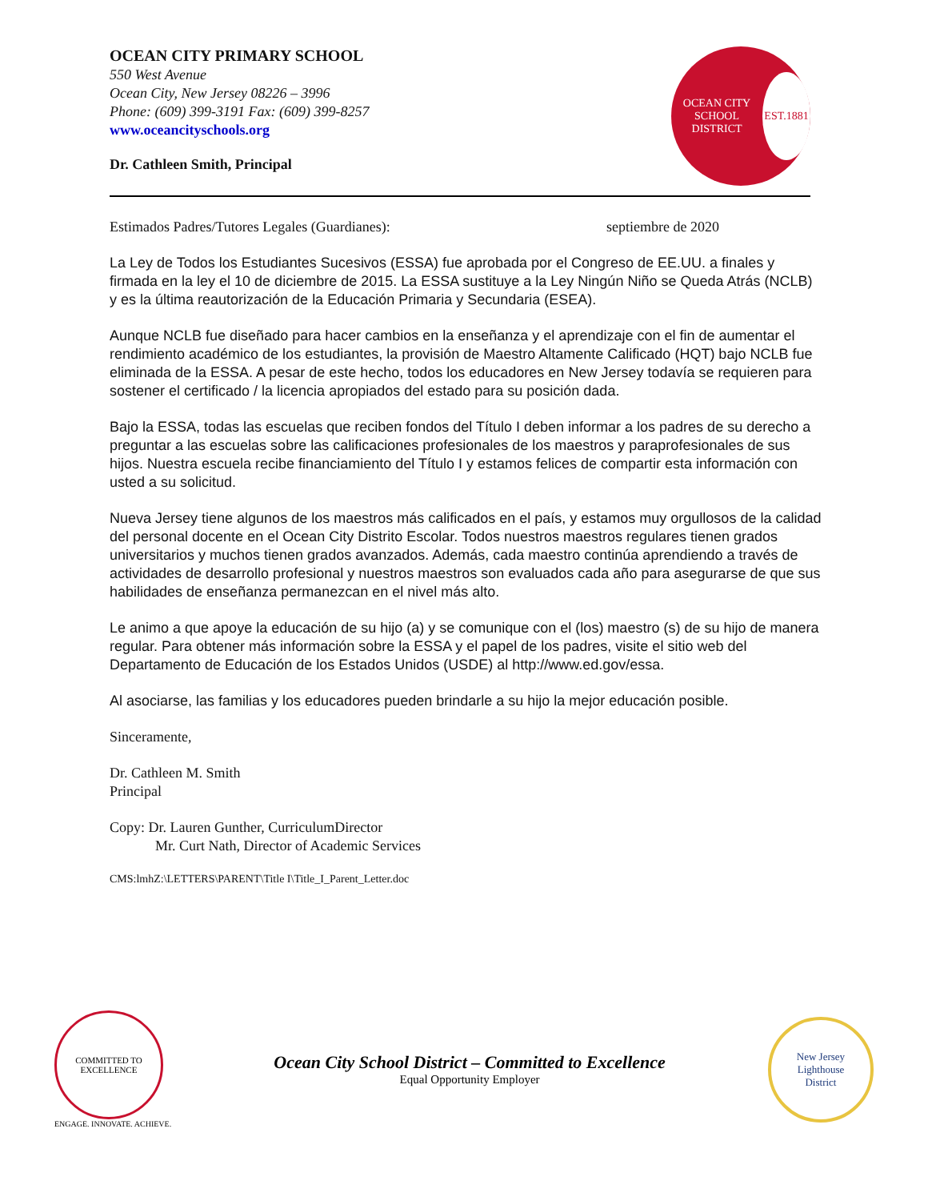OCEAN CITY PRIMARY SCHOOL
550 West Avenue
Ocean City, New Jersey 08226 – 3996
Phone: (609) 399-3191 Fax: (609) 399-8257
www.oceancityschools.org
Dr. Cathleen Smith, Principal
OCEAN CITY SCHOOL DISTRICT
EST.1881
Estimados Padres/Tutores Legales (Guardianes): septiembre de 2020
La Ley de Todos los Estudiantes Sucesivos (ESSA) fue aprobada por el Congreso de EE.UU. a finales y firmada en la ley el 10 de diciembre de 2015. La ESSA sustituye a la Ley Ningún Niño se Queda Atrás (NCLB) y es la última reautorización de la Educación Primaria y Secundaria (ESEA).
Aunque NCLB fue diseñado para hacer cambios en la enseñanza y el aprendizaje con el fin de aumentar el rendimiento académico de los estudiantes, la provisión de Maestro Altamente Calificado (HQT) bajo NCLB fue eliminada de la ESSA. A pesar de este hecho, todos los educadores en New Jersey todavía se requieren para sostener el certificado / la licencia apropiados del estado para su posición dada.
Bajo la ESSA, todas las escuelas que reciben fondos del Título I deben informar a los padres de su derecho a preguntar a las escuelas sobre las calificaciones profesionales de los maestros y paraprofesionales de sus hijos. Nuestra escuela recibe financiamiento del Título I y estamos felices de compartir esta información con usted a su solicitud.
Nueva Jersey tiene algunos de los maestros más calificados en el país, y estamos muy orgullosos de la calidad del personal docente en el Ocean City Distrito Escolar. Todos nuestros maestros regulares tienen grados universitarios y muchos tienen grados avanzados. Además, cada maestro continúa aprendiendo a través de actividades de desarrollo profesional y nuestros maestros son evaluados cada año para asegurarse de que sus habilidades de enseñanza permanezcan en el nivel más alto.
Le animo a que apoye la educación de su hijo (a) y se comunique con el (los) maestro (s) de su hijo de manera regular. Para obtener más información sobre la ESSA y el papel de los padres, visite el sitio web del Departamento de Educación de los Estados Unidos (USDE) al http://www.ed.gov/essa.
Al asociarse, las familias y los educadores pueden brindarle a su hijo la mejor educación posible.
Sinceramente,
Dr. Cathleen M. Smith
Principal
Copy: Dr. Lauren Gunther, CurriculumDirector
Mr. Curt Nath, Director of Academic Services
CMS:lmhZ:\LETTERS\PARENT\Title I\Title_I_Parent_Letter.doc
COMMITTED TO EXCELLENCE
ENGAGE. INNOVATE. ACHIEVE.
Ocean City School District – Committed to Excellence
Equal Opportunity Employer
New Jersey
Lighthouse
District